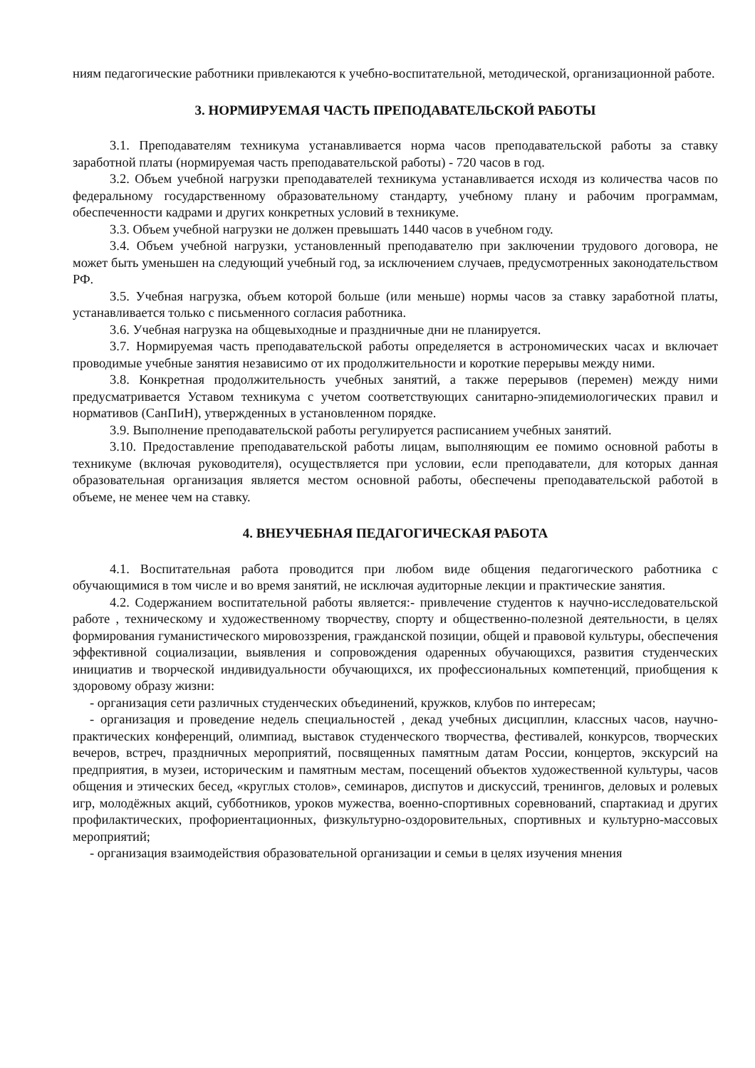ниям педагогические работники привлекаются к учебно-воспитательной, методической, организационной работе.
3. НОРМИРУЕМАЯ ЧАСТЬ ПРЕПОДАВАТЕЛЬСКОЙ РАБОТЫ
3.1. Преподавателям техникума устанавливается норма часов преподавательской работы за ставку заработной платы (нормируемая часть преподавательской работы) - 720 часов в год.
3.2. Объем учебной нагрузки преподавателей техникума устанавливается исходя из количества часов по федеральному государственному образовательному стандарту, учебному плану и рабочим программам, обеспеченности кадрами и других конкретных условий в техникуме.
3.3. Объем учебной нагрузки не должен превышать 1440 часов в учебном году.
3.4. Объем учебной нагрузки, установленный преподавателю при заключении трудового договора, не может быть уменьшен на следующий учебный год, за исключением случаев, предусмотренных законодательством РФ.
3.5. Учебная нагрузка, объем которой больше (или меньше) нормы часов за ставку заработной платы, устанавливается только с письменного согласия работника.
3.6. Учебная нагрузка на общевыходные и праздничные дни не планируется.
3.7. Нормируемая часть преподавательской работы определяется в астрономических часах и включает проводимые учебные занятия независимо от их продолжительности и короткие перерывы между ними.
3.8. Конкретная продолжительность учебных занятий, а также перерывов (перемен) между ними предусматривается Уставом техникума с учетом соответствующих санитарно-эпидемиологических правил и нормативов (СанПиН), утвержденных в установленном порядке.
3.9. Выполнение преподавательской работы регулируется расписанием учебных занятий.
3.10. Предоставление преподавательской работы лицам, выполняющим ее помимо основной работы в техникуме (включая руководителя), осуществляется при условии, если преподаватели, для которых данная образовательная организация является местом основной работы, обеспечены преподавательской работой в объеме, не менее чем на ставку.
4. ВНЕУЧЕБНАЯ ПЕДАГОГИЧЕСКАЯ РАБОТА
4.1. Воспитательная работа проводится при любом виде общения педагогического работника с обучающимися в том числе и во время занятий, не исключая аудиторные лекции и практические занятия.
4.2. Содержанием воспитательной работы является:- привлечение студентов к научно-исследовательской работе , техническому и художественному творчеству, спорту и общественно-полезной деятельности, в целях формирования гуманистического мировоззрения, гражданской позиции, общей и правовой культуры, обеспечения эффективной социализации, выявления и сопровождения одаренных обучающихся, развития студенческих инициатив и творческой индивидуальности обучающихся, их профессиональных компетенций, приобщения к здоровому образу жизни:
- организация сети различных студенческих объединений, кружков, клубов по интересам;
- организация и проведение недель специальностей , декад учебных дисциплин, классных часов, научно-практических конференций, олимпиад, выставок студенческого творчества, фестивалей, конкурсов, творческих вечеров, встреч, праздничных мероприятий, посвященных памятным датам России, концертов, экскурсий на предприятия, в музеи, историческим и памятным местам, посещений объектов художественной культуры, часов общения и этических бесед, «круглых столов», семинаров, диспутов и дискуссий, тренингов, деловых и ролевых игр, молодёжных акций, субботников, уроков мужества, военно-спортивных соревнований, спартакиад и других профилактических, профориентационных, физкультурно-оздоровительных, спортивных и культурно-массовых мероприятий;
- организация взаимодействия образовательной организации и семьи в целях изучения мнения